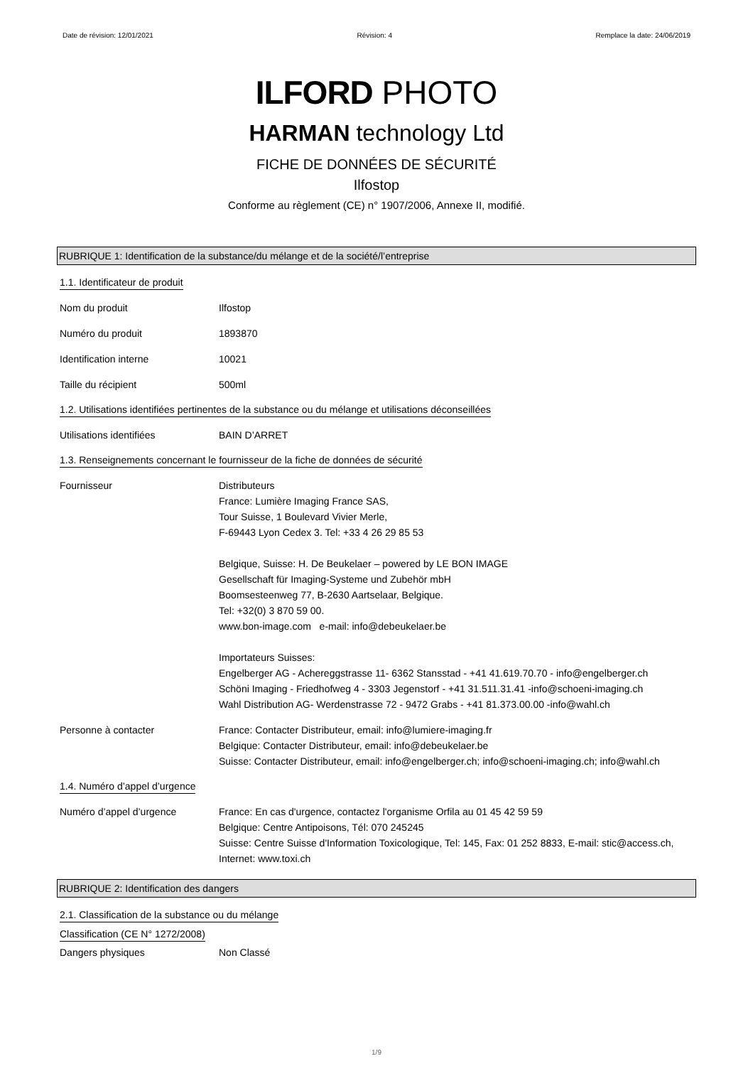Date de révision: 12/01/2021 Révision: 4 Remplace la date: 24/06/2019
ILFORD PHOTO
HARMAN technology Ltd
FICHE DE DONNÉES DE SÉCURITÉ
Ilfostop
Conforme au règlement (CE) n° 1907/2006, Annexe II, modifié.
RUBRIQUE 1: Identification de la substance/du mélange et de la société/l’entreprise
1.1. Identificateur de produit
Nom du produit Ilfostop
Numéro du produit 1893870
Identification interne 10021
Taille du récipient 500ml
1.2. Utilisations identifiées pertinentes de la substance ou du mélange et utilisations déconseillées
Utilisations identifiées BAIN D’ARRET
1.3. Renseignements concernant le fournisseur de la fiche de données de sécurité
Fournisseur Distributeurs
France: Lumière Imaging France SAS,
Tour Suisse, 1 Boulevard Vivier Merle,
F-69443 Lyon Cedex 3. Tel: +33 4 26 29 85 53
Belgique, Suisse: H. De Beukelaer – powered by LE BON IMAGE
Gesellschaft für Imaging-Systeme und Zubehör mbH
Boomsesteenweg 77, B-2630 Aartselaar, Belgique.
Tel: +32(0) 3 870 59 00.
www.bon-image.com e-mail: info@debeukelaer.be
Importateurs Suisses:
Engelberger AG - Achereggstrasse 11- 6362 Stansstad - +41 41.619.70.70 - info@engelberger.ch
Schöni Imaging - Friedhofweg 4 - 3303 Jegenstorf - +41 31.511.31.41 -info@schoeni-imaging.ch
Wahl Distribution AG- Werdenstrasse 72 - 9472 Grabs - +41 81.373.00.00 -info@wahl.ch
Personne à contacter France: Contacter Distributeur, email: info@lumiere-imaging.fr
Belgique: Contacter Distributeur, email: info@debeukelaer.be
Suisse: Contacter Distributeur, email: info@engelberger.ch; info@schoeni-imaging.ch; info@wahl.ch
1.4. Numéro d’appel d’urgence
Numéro d’appel d’urgence France: En cas d'urgence, contactez l'organisme Orfila au 01 45 42 59 59
Belgique: Centre Antipoisons, Tél: 070 245245
Suisse: Centre Suisse d'Information Toxicologique, Tel: 145, Fax: 01 252 8833, E-mail: stic@access.ch, Internet: www.toxi.ch
RUBRIQUE 2: Identification des dangers
2.1. Classification de la substance ou du mélange
Classification (CE N° 1272/2008)
Dangers physiques Non Classé
1/9